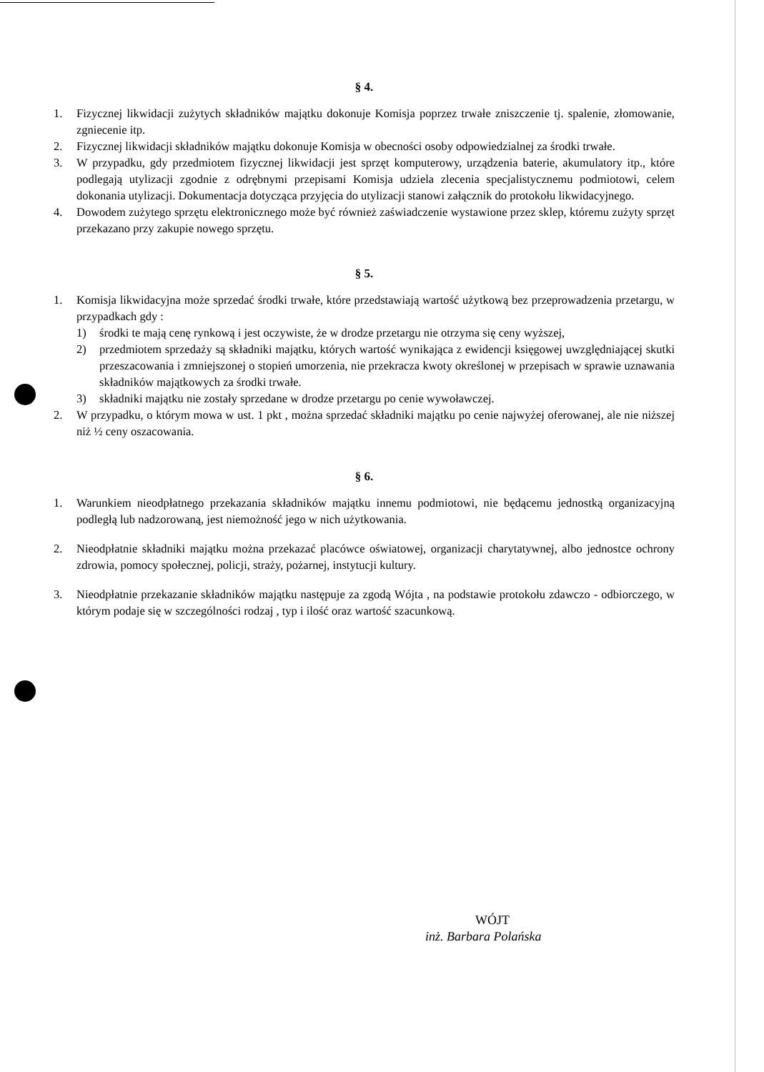§ 4.
1. Fizycznej likwidacji zużytych składników majątku dokonuje Komisja poprzez trwałe zniszczenie tj. spalenie, złomowanie, zgniecenie itp.
2. Fizycznej likwidacji składników majątku dokonuje Komisja w obecności osoby odpowiedzialnej za środki trwałe.
3. W przypadku, gdy przedmiotem fizycznej likwidacji jest sprzęt komputerowy, urządzenia baterie, akumulatory itp., które podlegają utylizacji zgodnie z odrębnymi przepisami Komisja udziela zlecenia specjalistycznemu podmiotowi, celem dokonania utylizacji. Dokumentacja dotycząca przyjęcia do utylizacji stanowi załącznik do protokołu likwidacyjnego.
4. Dowodem zużytego sprzętu elektronicznego może być również zaświadczenie wystawione przez sklep, któremu zużyty sprzęt przekazano przy zakupie nowego sprzętu.
§ 5.
1. Komisja likwidacyjna może sprzedać środki trwałe, które przedstawiają wartość użytkową bez przeprowadzenia przetargu, w przypadkach gdy :
1) środki te mają cenę rynkową i jest oczywiste, że w drodze przetargu nie otrzyma się ceny wyższej,
2) przedmiotem sprzedaży są składniki majątku, których wartość wynikająca z ewidencji księgowej uwzględniającej skutki przeszacowania i zmniejszonej o stopień umorzenia, nie przekracza kwoty określonej w przepisach w sprawie uznawania składników majątkowych za środki trwałe.
3) składniki majątku nie zostały sprzedane w drodze przetargu po cenie wywoławczej.
2. W przypadku, o którym mowa w ust. 1 pkt , można sprzedać składniki majątku po cenie najwyżej oferowanej, ale nie niższej niż ½ ceny oszacowania.
§ 6.
1. Warunkiem nieodpłatnego przekazania składników majątku innemu podmiotowi, nie będącemu jednostką organizacyjną podległą lub nadzorowaną, jest niemożność jego w nich użytkowania.
2. Nieodpłatnie składniki majątku można przekazać placówce oświatowej, organizacji charytatywnej, albo jednostce ochrony zdrowia, pomocy społecznej, policji, straży, pożarnej, instytucji kultury.
3. Nieodpłatnie przekazanie składników majątku następuje za zgodą Wójta , na podstawie protokołu zdawczo - odbiorczego, w którym podaje się w szczególności rodzaj , typ i ilość oraz wartość szacunkową.
WÓJT
inż. Barbara Polańska